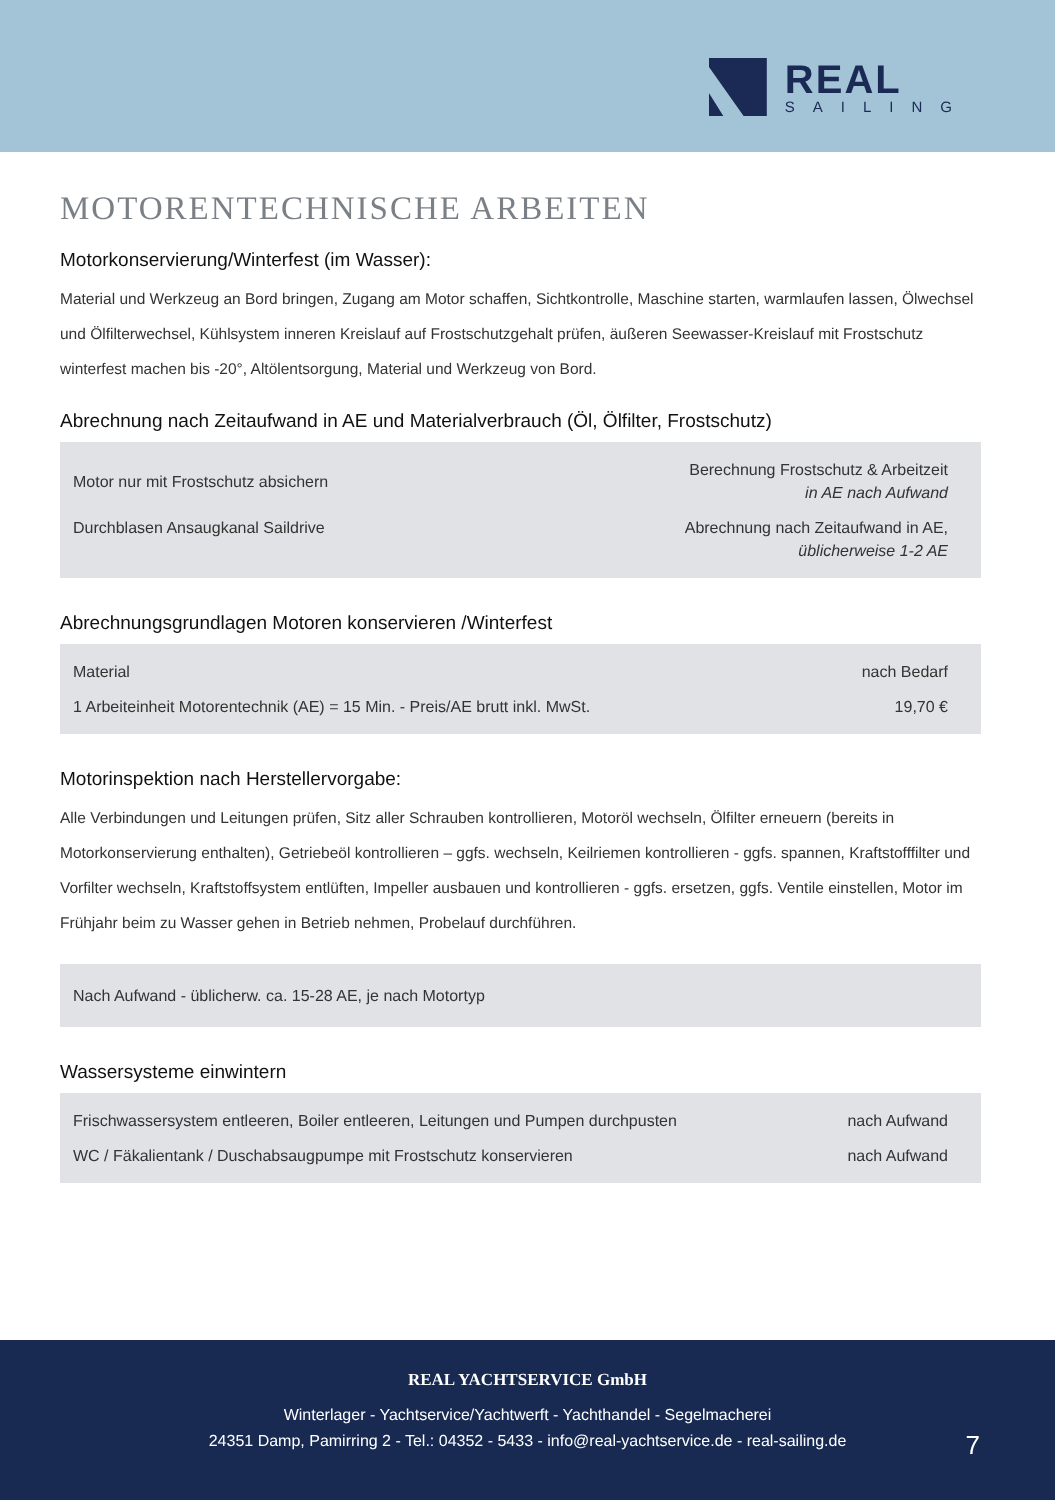REAL
SAILING
MOTORENTECHNISCHE ARBEITEN
Motorkonservierung/Winterfest (im Wasser):
Material und Werkzeug an Bord bringen, Zugang am Motor schaffen, Sichtkontrolle, Maschine starten, warmlaufen lassen, Ölwechsel und Ölfilterwechsel, Kühlsystem inneren Kreislauf auf Frostschutzgehalt prüfen, äußeren Seewasser-Kreislauf mit Frostschutz winterfest machen bis -20°, Altölentsorgung, Material und Werkzeug von Bord.
Abrechnung nach Zeitaufwand in AE und Materialverbrauch (Öl, Ölfilter, Frostschutz)
| Motor nur mit Frostschutz absichern | Berechnung Frostschutz & Arbeitzeit in AE nach Aufwand |
| Durchblasen Ansaugkanal Saildrive | Abrechnung nach Zeitaufwand in AE, üblicherweise 1-2 AE |
Abrechnungsgrundlagen Motoren konservieren /Winterfest
| Material | nach Bedarf |
| 1 Arbeiteinheit Motorentechnik (AE) = 15 Min. - Preis/AE brutt inkl. MwSt. | 19,70 € |
Motorinspektion nach Herstellervorgabe:
Alle Verbindungen und Leitungen prüfen, Sitz aller Schrauben kontrollieren, Motoröl wechseln, Ölfilter erneuern (bereits in Motorkonservierung enthalten), Getriebeöl kontrollieren – ggfs. wechseln, Keilriemen kontrollieren - ggfs. spannen, Kraftstofffilter und Vorfilter wechseln, Kraftstoffsystem entlüften, Impeller ausbauen und kontrollieren - ggfs. ersetzen, ggfs. Ventile einstellen, Motor im Frühjahr beim zu Wasser gehen in Betrieb nehmen, Probelauf durchführen.
| Nach Aufwand - üblicherw. ca. 15-28 AE, je nach Motortyp |
Wassersysteme einwintern
| Frischwassersystem entleeren, Boiler entleeren, Leitungen und Pumpen durchpusten | nach Aufwand |
| WC / Fäkalientank / Duschabsaugpumpe mit Frostschutz konservieren | nach Aufwand |
REAL YACHTSERVICE GmbH
Winterlager - Yachtservice/Yachtwerft - Yachthandel - Segelmacherei
24351 Damp, Pamirring 2 - Tel.: 04352 - 5433 - info@real-yachtservice.de - real-sailing.de
7